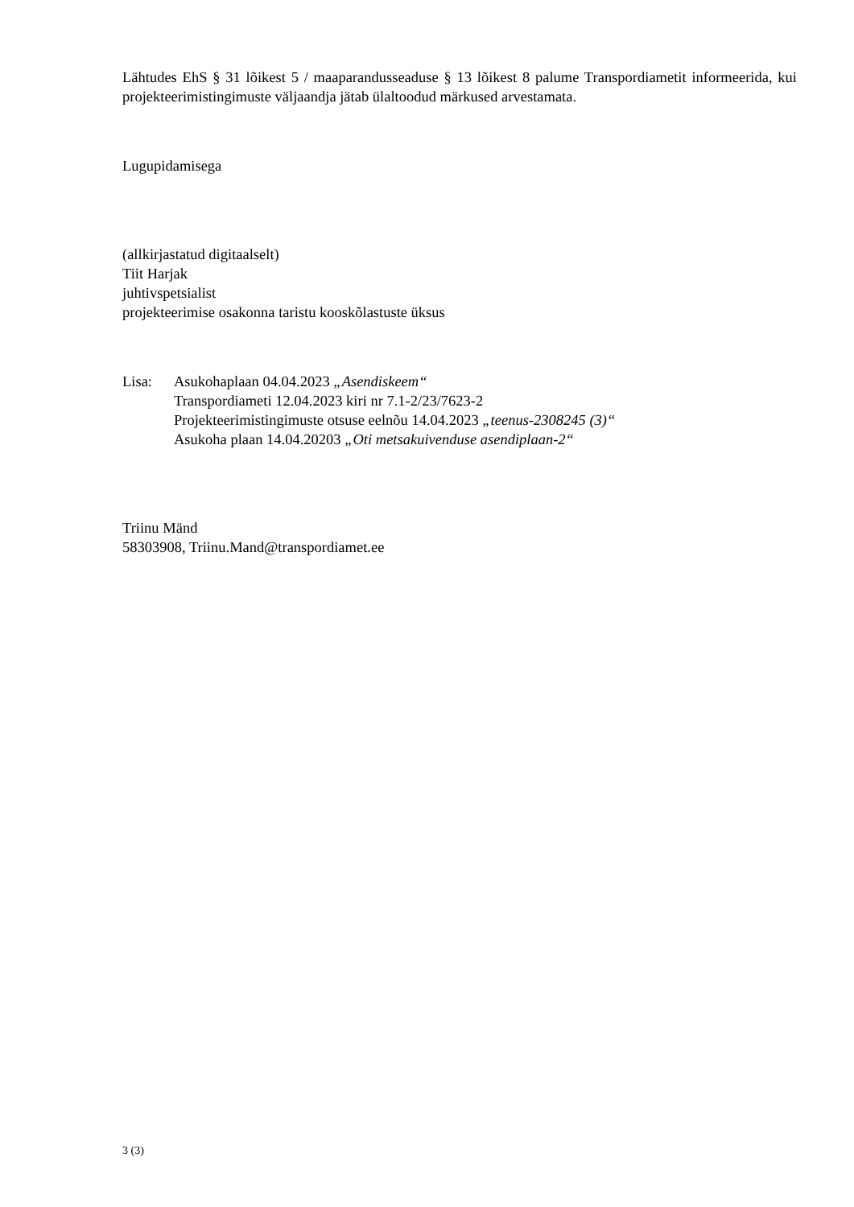Lähtudes EhS § 31 lõikest 5 / maaparandusseaduse § 13 lõikest 8 palume Transpordiametit informeerida, kui projekteerimistingimuste väljaandja jätab ülaltoodud märkused arvestamata.
Lugupidamisega
(allkirjastatud digitaalselt)
Tiit Harjak
juhtivspetsialist
projekteerimise osakonna taristu kooskõlastuste üksus
Lisa: Asukohaplaan 04.04.2023 „Asendiskeem“
Transpordiameti 12.04.2023 kiri nr 7.1-2/23/7623-2
Projekteerimistingimuste otsuse eelnõu 14.04.2023 „teenus-2308245 (3)“
Asukoha plaan 14.04.20203 „Oti metsakuivenduse asendiplaan-2“
Triinu Mänd
58303908, Triinu.Mand@transpordiamet.ee
3 (3)